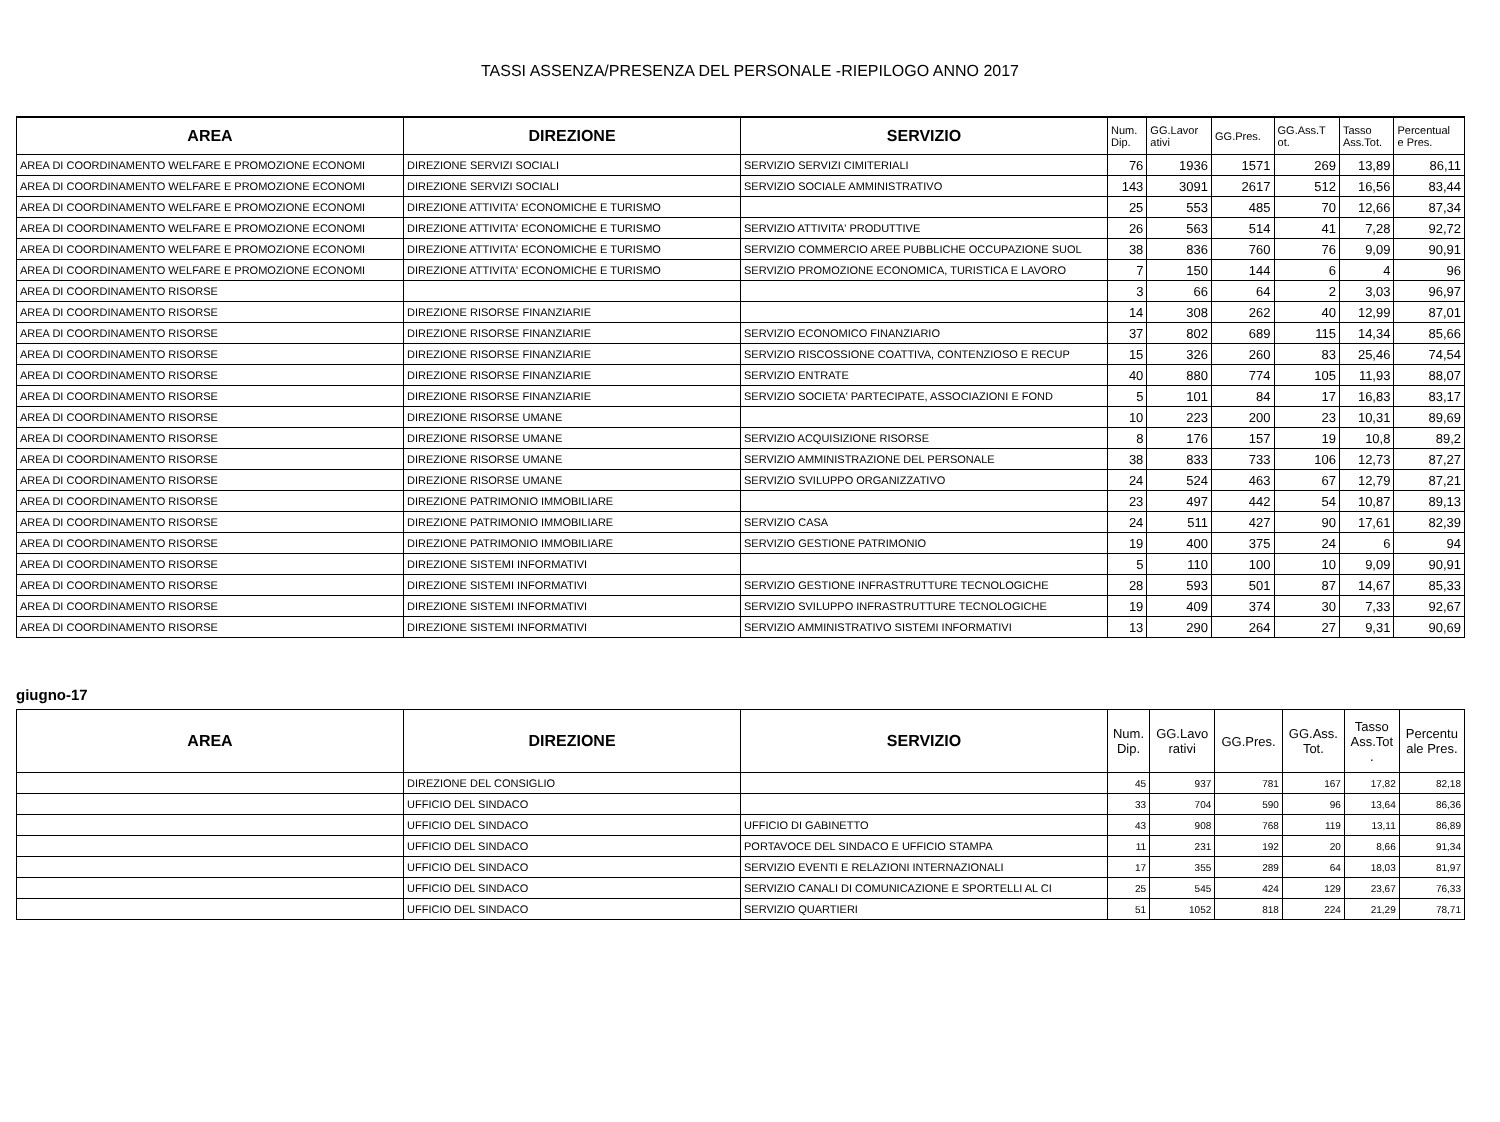TASSI ASSENZA/PRESENZA DEL PERSONALE -RIEPILOGO ANNO 2017
| AREA | DIREZIONE | SERVIZIO | Num. Dip. | GG.Lavor ativi | GG.Pres. | GG.Ass.T ot. | Tasso Ass.Tot. | Percentual e Pres. |
| --- | --- | --- | --- | --- | --- | --- | --- | --- |
| AREA DI COORDINAMENTO WELFARE E PROMOZIONE ECONOMI | DIREZIONE SERVIZI SOCIALI | SERVIZIO SERVIZI CIMITERIALI | 76 | 1936 | 1571 | 269 | 13,89 | 86,11 |
| AREA DI COORDINAMENTO WELFARE E PROMOZIONE ECONOMI | DIREZIONE SERVIZI SOCIALI | SERVIZIO SOCIALE AMMINISTRATIVO | 143 | 3091 | 2617 | 512 | 16,56 | 83,44 |
| AREA DI COORDINAMENTO WELFARE E PROMOZIONE ECONOMI | DIREZIONE ATTIVITA' ECONOMICHE E TURISMO | | 25 | 553 | 485 | 70 | 12,66 | 87,34 |
| AREA DI COORDINAMENTO WELFARE E PROMOZIONE ECONOMI | DIREZIONE ATTIVITA' ECONOMICHE E TURISMO | SERVIZIO ATTIVITA' PRODUTTIVE | 26 | 563 | 514 | 41 | 7,28 | 92,72 |
| AREA DI COORDINAMENTO WELFARE E PROMOZIONE ECONOMI | DIREZIONE ATTIVITA' ECONOMICHE E TURISMO | SERVIZIO COMMERCIO AREE PUBBLICHE OCCUPAZIONE SUOL | 38 | 836 | 760 | 76 | 9,09 | 90,91 |
| AREA DI COORDINAMENTO WELFARE E PROMOZIONE ECONOMI | DIREZIONE ATTIVITA' ECONOMICHE E TURISMO | SERVIZIO PROMOZIONE ECONOMICA, TURISTICA E LAVORO | 7 | 150 | 144 | 6 | 4 | 96 |
| AREA DI COORDINAMENTO RISORSE | | | 3 | 66 | 64 | 2 | 3,03 | 96,97 |
| AREA DI COORDINAMENTO RISORSE | DIREZIONE RISORSE FINANZIARIE | | 14 | 308 | 262 | 40 | 12,99 | 87,01 |
| AREA DI COORDINAMENTO RISORSE | DIREZIONE RISORSE FINANZIARIE | SERVIZIO ECONOMICO FINANZIARIO | 37 | 802 | 689 | 115 | 14,34 | 85,66 |
| AREA DI COORDINAMENTO RISORSE | DIREZIONE RISORSE FINANZIARIE | SERVIZIO RISCOSSIONE COATTIVA, CONTENZIOSO E RECUP | 15 | 326 | 260 | 83 | 25,46 | 74,54 |
| AREA DI COORDINAMENTO RISORSE | DIREZIONE RISORSE FINANZIARIE | SERVIZIO ENTRATE | 40 | 880 | 774 | 105 | 11,93 | 88,07 |
| AREA DI COORDINAMENTO RISORSE | DIREZIONE RISORSE FINANZIARIE | SERVIZIO SOCIETA' PARTECIPATE, ASSOCIAZIONI E FOND | 5 | 101 | 84 | 17 | 16,83 | 83,17 |
| AREA DI COORDINAMENTO RISORSE | DIREZIONE RISORSE UMANE | | 10 | 223 | 200 | 23 | 10,31 | 89,69 |
| AREA DI COORDINAMENTO RISORSE | DIREZIONE RISORSE UMANE | SERVIZIO ACQUISIZIONE RISORSE | 8 | 176 | 157 | 19 | 10,8 | 89,2 |
| AREA DI COORDINAMENTO RISORSE | DIREZIONE RISORSE UMANE | SERVIZIO AMMINISTRAZIONE DEL PERSONALE | 38 | 833 | 733 | 106 | 12,73 | 87,27 |
| AREA DI COORDINAMENTO RISORSE | DIREZIONE RISORSE UMANE | SERVIZIO SVILUPPO ORGANIZZATIVO | 24 | 524 | 463 | 67 | 12,79 | 87,21 |
| AREA DI COORDINAMENTO RISORSE | DIREZIONE PATRIMONIO IMMOBILIARE | | 23 | 497 | 442 | 54 | 10,87 | 89,13 |
| AREA DI COORDINAMENTO RISORSE | DIREZIONE PATRIMONIO IMMOBILIARE | SERVIZIO CASA | 24 | 511 | 427 | 90 | 17,61 | 82,39 |
| AREA DI COORDINAMENTO RISORSE | DIREZIONE PATRIMONIO IMMOBILIARE | SERVIZIO GESTIONE PATRIMONIO | 19 | 400 | 375 | 24 | 6 | 94 |
| AREA DI COORDINAMENTO RISORSE | DIREZIONE SISTEMI INFORMATIVI | | 5 | 110 | 100 | 10 | 9,09 | 90,91 |
| AREA DI COORDINAMENTO RISORSE | DIREZIONE SISTEMI INFORMATIVI | SERVIZIO GESTIONE INFRASTRUTTURE TECNOLOGICHE | 28 | 593 | 501 | 87 | 14,67 | 85,33 |
| AREA DI COORDINAMENTO RISORSE | DIREZIONE SISTEMI INFORMATIVI | SERVIZIO SVILUPPO INFRASTRUTTURE TECNOLOGICHE | 19 | 409 | 374 | 30 | 7,33 | 92,67 |
| AREA DI COORDINAMENTO RISORSE | DIREZIONE SISTEMI INFORMATIVI | SERVIZIO AMMINISTRATIVO SISTEMI INFORMATIVI | 13 | 290 | 264 | 27 | 9,31 | 90,69 |
giugno-17
| AREA | DIREZIONE | SERVIZIO | Num. Dip. | GG.Lavo rativi | GG.Pres. | GG.Ass. Tot. | Tasso Ass.Tot . | Percentu ale Pres. |
| --- | --- | --- | --- | --- | --- | --- | --- | --- |
| | DIREZIONE DEL CONSIGLIO | | 45 | 937 | 781 | 167 | 17,82 | 82,18 |
| | UFFICIO DEL SINDACO | | 33 | 704 | 590 | 96 | 13,64 | 86,36 |
| | UFFICIO DEL SINDACO | UFFICIO DI GABINETTO | 43 | 908 | 768 | 119 | 13,11 | 86,89 |
| | UFFICIO DEL SINDACO | PORTAVOCE DEL SINDACO E UFFICIO STAMPA | 11 | 231 | 192 | 20 | 8,66 | 91,34 |
| | UFFICIO DEL SINDACO | SERVIZIO EVENTI E RELAZIONI INTERNAZIONALI | 17 | 355 | 289 | 64 | 18,03 | 81,97 |
| | UFFICIO DEL SINDACO | SERVIZIO CANALI DI COMUNICAZIONE E SPORTELLI AL CI | 25 | 545 | 424 | 129 | 23,67 | 76,33 |
| | UFFICIO DEL SINDACO | SERVIZIO QUARTIERI | 51 | 1052 | 818 | 224 | 21,29 | 78,71 |